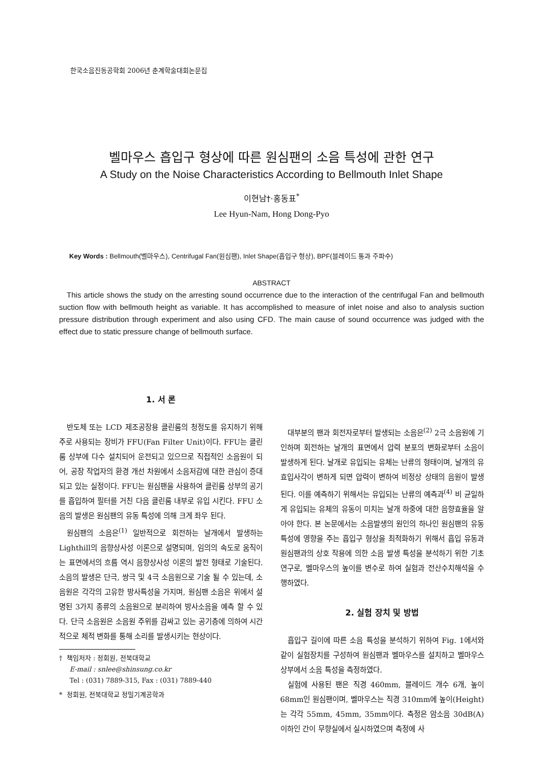한국소음진동공학회 2006년 춘계학술대회논문집
벨마우스 흡입구 형상에 따른 원심팬의 소음 특성에 관한 연구
A Study on the Noise Characteristics According to Bellmouth Inlet Shape
이현남†·홍동표<sup>*</sup>
Lee Hyun-Nam, Hong Dong-Pyo
Key Words : Bellmouth(벨마우스), Centrifugal Fan(원심팬), Inlet Shape(흡입구 형상), BPF(블레이드 통과 주파수)
ABSTRACT
This article shows the study on the arresting sound occurrence due to the interaction of the centrifugal Fan and bellmouth suction flow with bellmouth height as variable. It has accomplished to measure of inlet noise and also to analysis suction pressure distribution through experiment and also using CFD. The main cause of sound occurrence was judged with the effect due to static pressure change of bellmouth surface.
1. 서 론
반도체 또는 LCD 제조공장용 클린룸의 청정도를 유지하기 위해 주로 사용되는 장비가 FFU(Fan Filter Unit)이다. FFU는 클린룸 상부에 다수 설치되어 운전되고 있으므로 직접적인 소음원이 되어, 공장 작업자의 환경 개선 차원에서 소음저감에 대한 관심이 증대되고 있는 실정이다. FFU는 원심팬을 사용하여 클린룸 상부의 공기를 흡입하여 필터를 거친 다음 클린룸 내부로 유입 시킨다. FFU 소음의 발생은 원심팬의 유동 특성에 의해 크게 좌우 된다.
원심팬의 소음은<sup>(1)</sup> 일반적으로 회전하는 날개에서 발생하는 Lighthill의 음향상사성 이론으로 설명되며, 임의의 속도로 움직이는 표면에서의 흐름 역시 음향상사성 이론의 발전 형태로 기술된다. 소음의 발생은 단극, 쌍극 및 4극 소음원으로 기술 될 수 있는데, 소음원은 각각의 고유한 방사특성을 가지며, 원심팬 소음은 위에서 설명된 3가지 종류의 소음원으로 분리하여 방사소음을 예측 할 수 있다. 단극 소음원은 소음원 주위를 감싸고 있는 공기층에 의하여 시간적으로 체적 변화를 통해 소리를 발생시키는 현상이다.
† 책임저자 : 정회원, 전북대학교
E-mail : snlee@shinsung.co.kr
Tel : (031) 7889-315, Fax : (031) 7889-440
* 정회원, 전북대학교 정밀기계공학과
대부분의 팬과 회전자로부터 발생되는 소음은<sup>(2)</sup> 2극 소음원에 기인하며 회전하는 날개의 표면에서 압력 분포의 변화로부터 소음이 발생하게 된다. 날개로 유입되는 유체는 난류의 형태이며, 날개의 유효입사각이 변하게 되면 압력이 변하여 비정상 상태의 음원이 발생된다. 이를 예측하기 위해서는 유입되는 난류의 예측과<sup>(4)</sup> 비 균일하게 유입되는 유체의 유동이 미치는 날개 하중에 대한 음향효율을 알아야 한다. 본 논문에서는 소음발생의 원인의 하나인 원심팬의 유동특성에 영향을 주는 흡입구 형상을 최적화하기 위해서 흡입 유동과 원심팬과의 상호 작용에 의한 소음 발생 특성을 분석하기 위한 기초 연구로, 벨마우스의 높이를 변수로 하여 실험과 전산수치해석을 수행하였다.
2. 실험 장치 및 방법
흡입구 길이에 따른 소음 특성을 분석하기 위하여 Fig. 1에서와 같이 실험장치를 구성하여 원심팬과 벨마우스를 설치하고 벨마우스 상부에서 소음 특성을 측정하였다.
실험에 사용된 팬은 직경 460mm, 블레이드 개수 6개, 높이 68mm인 원심팬이며, 벨마우스는 직경 310mm에 높이(Height)는 각각 55mm, 45mm, 35mm이다. 측정은 암소음 30dB(A) 이하인 간이 무향실에서 실시하였으며 측정에 사